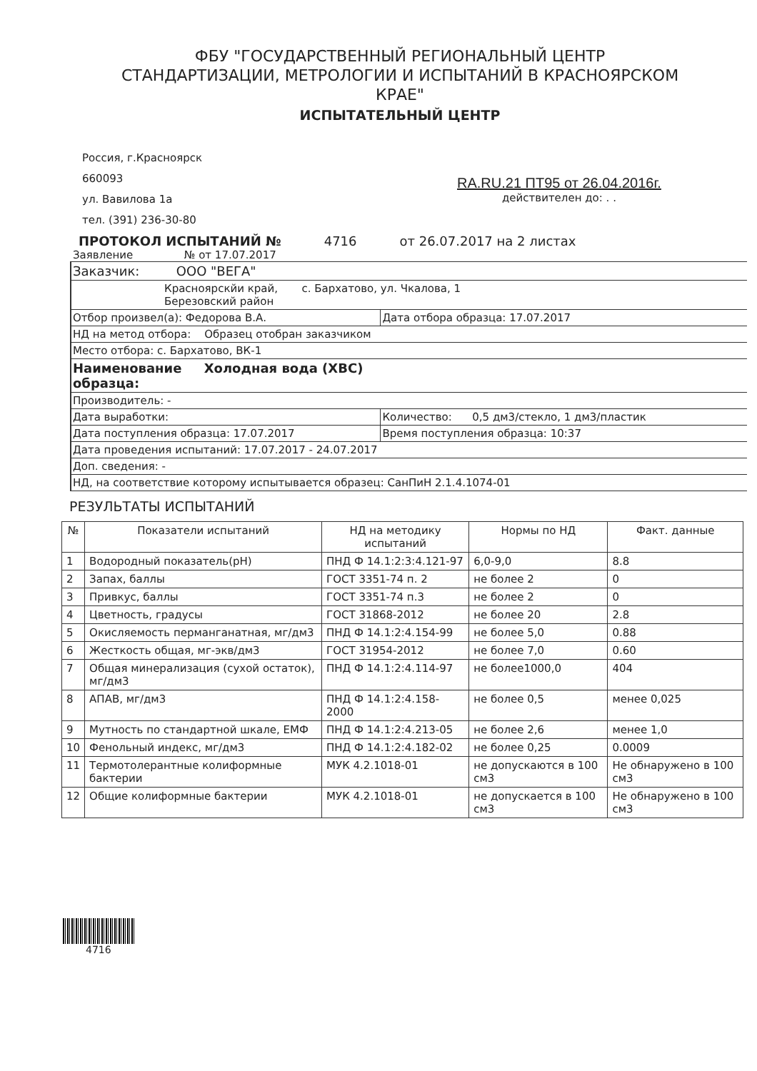ФБУ "ГОСУДАРСТВЕННЫЙ РЕГИОНАЛЬНЫЙ ЦЕНТР
СТАНДАРТИЗАЦИИ, МЕТРОЛОГИИ И ИСПЫТАНИЙ В КРАСНОЯРСКОМ
КРАЕ"
ИСПЫТАТЕЛЬНЫЙ ЦЕНТР
Россия, г.Красноярск
660093
ул. Вавилова 1а
тел. (391) 236-30-80
RA.RU.21 ПТ95 от 26.04.2016г.
действителен до: . .
ПРОТОКОЛ ИСПЫТАНИЙ № 4716 от 26.07.2017 на 2 листах
Заявление № от 17.07.2017
| Заказчик: ООО "ВЕГА" | |
| Красноярскйи край, с. Бархатово, ул. Чкалова, 1 Березовский район | |
| Отбор произвел(а): Федорова В.А. | Дата отбора образца: 17.07.2017 |
| НД на метод отбора: Образец отобран заказчиком | |
| Место отбора: с. Бархатово, ВК-1 | |
| Наименование Холодная вода (ХВС) образца: | |
| Производитель: - | |
| Дата выработки: | Количество: 0,5 дм3/стекло, 1 дм3/пластик |
| Дата поступления образца: 17.07.2017 | Время поступления образца: 10:37 |
| Дата проведения испытаний: 17.07.2017 - 24.07.2017 | |
| Доп. сведения: - | |
| НД, на соответствие которому испытывается образец: СанПиН 2.1.4.1074-01 | |
РЕЗУЛЬТАТЫ ИСПЫТАНИЙ
| № | Показатели испытаний | НД на методику испытаний | Нормы по НД | Факт. данные |
| --- | --- | --- | --- | --- |
| 1 | Водородный показатель(рН) | ПНД Ф 14.1:2:3:4.121-97 | 6,0-9,0 | 8.8 |
| 2 | Запах, баллы | ГОСТ 3351-74 п. 2 | не более 2 | 0 |
| 3 | Привкус, баллы | ГОСТ 3351-74 п.3 | не более 2 | 0 |
| 4 | Цветность, градусы | ГОСТ 31868-2012 | не более 20 | 2.8 |
| 5 | Окисляемость перманганатная, мг/дм3 | ПНД Ф 14.1:2:4.154-99 | не более 5,0 | 0.88 |
| 6 | Жесткость общая, мг-экв/дм3 | ГОСТ 31954-2012 | не более 7,0 | 0.60 |
| 7 | Общая минерализация (сухой остаток), мг/дм3 | ПНД Ф 14.1:2:4.114-97 | не более1000,0 | 404 |
| 8 | АПАВ, мг/дм3 | ПНД Ф 14.1:2:4.158-2000 | не более 0,5 | менее 0,025 |
| 9 | Мутность по стандартной шкале, ЕМФ | ПНД Ф 14.1:2:4.213-05 | не более 2,6 | менее 1,0 |
| 10 | Фенольный индекс, мг/дм3 | ПНД Ф 14.1:2:4.182-02 | не более 0,25 | 0.0009 |
| 11 | Термотолерантные колиформные бактерии | МУК 4.2.1018-01 | не допускаются в 100 см3 | Не обнаружено в 100 см3 |
| 12 | Общие колиформные бактерии | МУК 4.2.1018-01 | не допускается в 100 см3 | Не обнаружено в 100 см3 |
4716